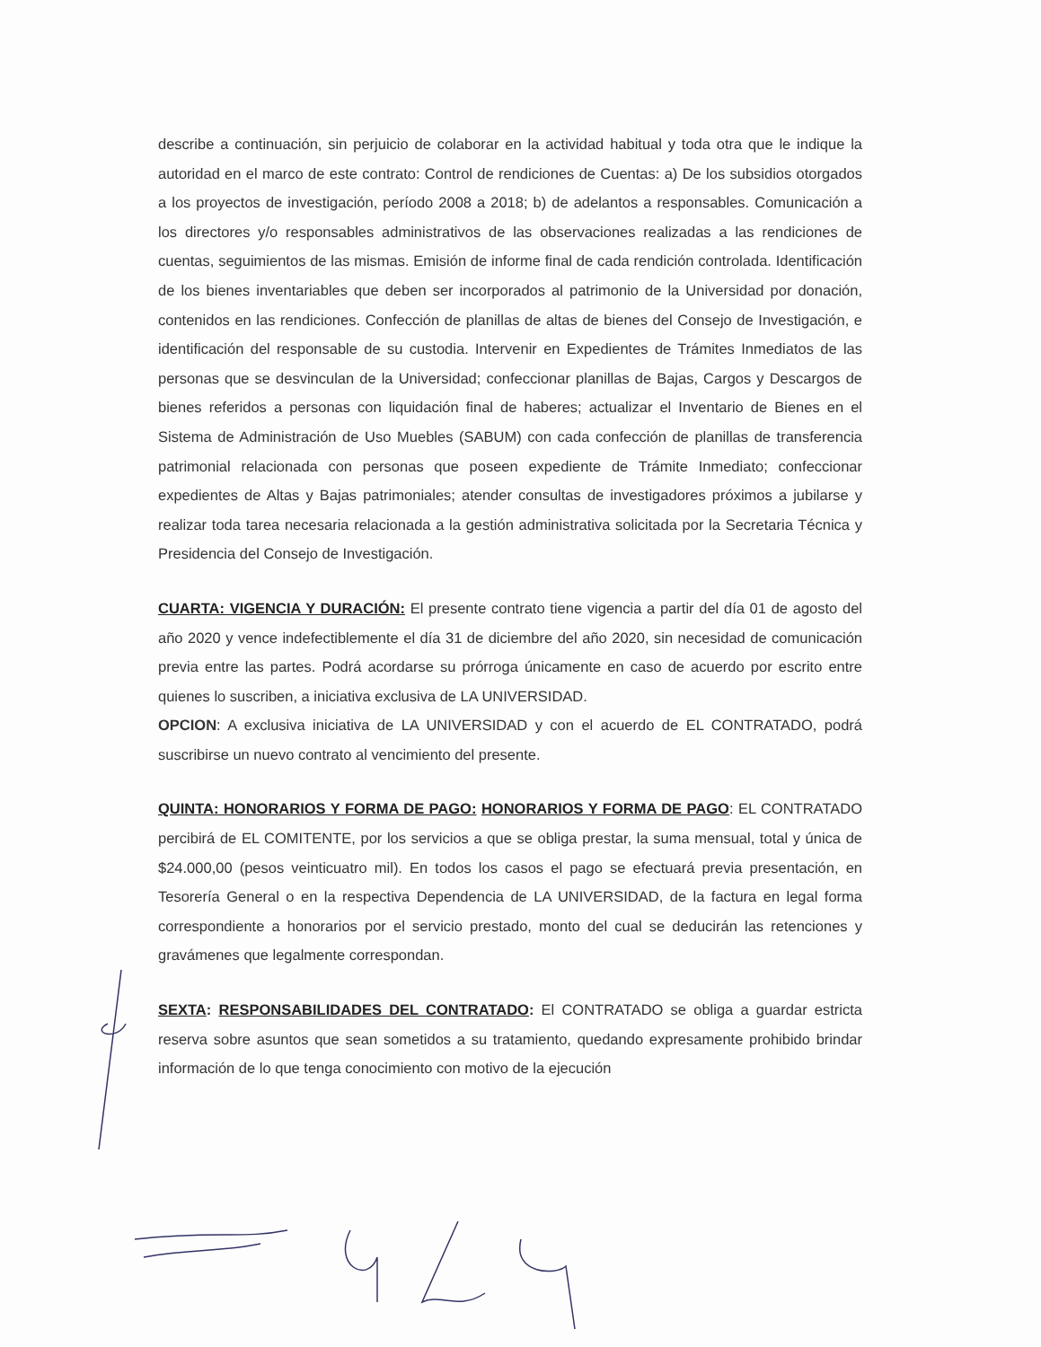describe a continuación, sin perjuicio de colaborar en la actividad habitual y toda otra que le indique la autoridad en el marco de este contrato: Control de rendiciones de Cuentas: a) De los subsidios otorgados a los proyectos de investigación, período 2008 a 2018; b) de adelantos a responsables. Comunicación a los directores y/o responsables administrativos de las observaciones realizadas a las rendiciones de cuentas, seguimientos de las mismas. Emisión de informe final de cada rendición controlada. Identificación de los bienes inventariables que deben ser incorporados al patrimonio de la Universidad por donación, contenidos en las rendiciones. Confección de planillas de altas de bienes del Consejo de Investigación, e identificación del responsable de su custodia. Intervenir en Expedientes de Trámites Inmediatos de las personas que se desvinculan de la Universidad; confeccionar planillas de Bajas, Cargos y Descargos de bienes referidos a personas con liquidación final de haberes; actualizar el Inventario de Bienes en el Sistema de Administración de Uso Muebles (SABUM) con cada confección de planillas de transferencia patrimonial relacionada con personas que poseen expediente de Trámite Inmediato; confeccionar expedientes de Altas y Bajas patrimoniales; atender consultas de investigadores próximos a jubilarse y realizar toda tarea necesaria relacionada a la gestión administrativa solicitada por la Secretaria Técnica y Presidencia del Consejo de Investigación.
CUARTA: VIGENCIA Y DURACIÓN: El presente contrato tiene vigencia a partir del día 01 de agosto del año 2020 y vence indefectiblemente el día 31 de diciembre del año 2020, sin necesidad de comunicación previa entre las partes. Podrá acordarse su prórroga únicamente en caso de acuerdo por escrito entre quienes lo suscriben, a iniciativa exclusiva de LA UNIVERSIDAD.
OPCION: A exclusiva iniciativa de LA UNIVERSIDAD y con el acuerdo de EL CONTRATADO, podrá suscribirse un nuevo contrato al vencimiento del presente.
QUINTA: HONORARIOS Y FORMA DE PAGO: HONORARIOS Y FORMA DE PAGO: EL CONTRATADO percibirá de EL COMITENTE, por los servicios a que se obliga prestar, la suma mensual, total y única de $24.000,00 (pesos veinticuatro mil). En todos los casos el pago se efectuará previa presentación, en Tesorería General o en la respectiva Dependencia de LA UNIVERSIDAD, de la factura en legal forma correspondiente a honorarios por el servicio prestado, monto del cual se deducirán las retenciones y gravámenes que legalmente correspondan.
SEXTA: RESPONSABILIDADES DEL CONTRATADO: El CONTRATADO se obliga a guardar estricta reserva sobre asuntos que sean sometidos a su tratamiento, quedando expresamente prohibido brindar información de lo que tenga conocimiento con motivo de la ejecución